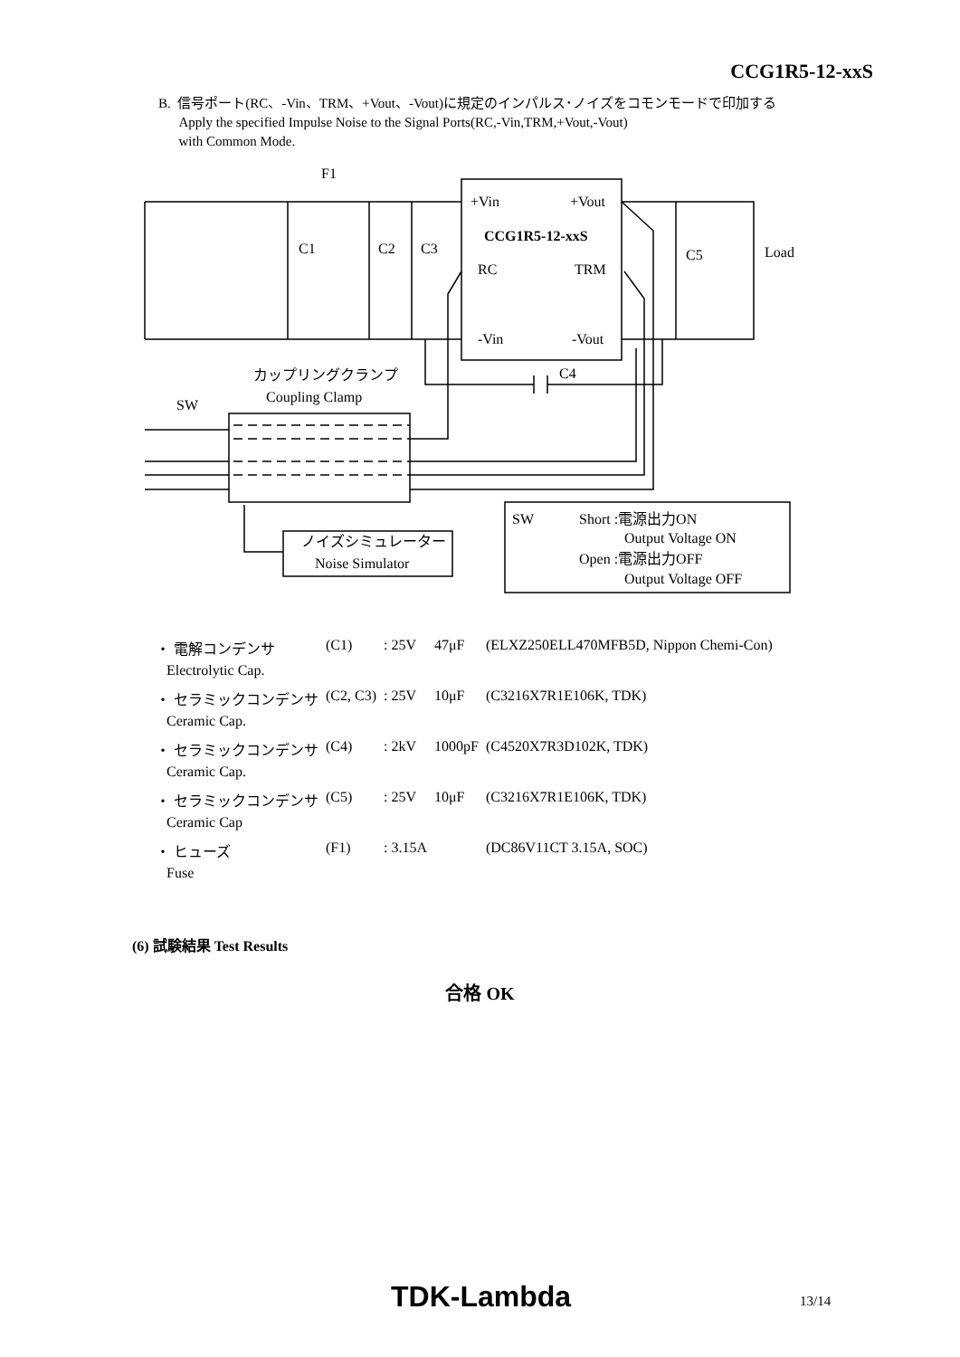CCG1R5-12-xxS
B. 信号ポート(RC、-Vin、TRM、+Vout、-Vout)に規定のインパルス･ノイズをコモンモードで印加する
Apply the specified Impulse Noise to the Signal Ports(RC,-Vin,TRM,+Vout,-Vout)
with Common Mode.
F1
+Vin
+Vout
CCG1R5-12-xxS
C1
C2
C3
C5
Load
RC
TRM
-Vin
-Vout
C4
カップリングクランプ
Coupling Clamp
SW
ノイズシミュレーター
Noise Simulator
SW
Short :電源出力ON
Output Voltage ON
Open :電源出力OFF
Output Voltage OFF
| ・ 電解コンデンサ | (C1) | : 25V | 47μF | (ELXZ250ELL470MFB5D, Nippon Chemi-Con) |
| Electrolytic Cap. | | | | |
| ・ セラミックコンデンサ | (C2, C3) | : 25V | 10μF | (C3216X7R1E106K, TDK) |
| Ceramic Cap. | | | | |
| ・ セラミックコンデンサ | (C4) | : 2kV | 1000pF | (C4520X7R3D102K, TDK) |
| Ceramic Cap. | | | | |
| ・ セラミックコンデンサ | (C5) | : 25V | 10μF | (C3216X7R1E106K, TDK) |
| Ceramic Cap | | | | |
| ・ ヒューズ | (F1) | : 3.15A | | (DC86V11CT 3.15A, SOC) |
| Fuse | | | | |
(6) 試験結果 Test Results
合格 OK
TDK-Lambda 13/14